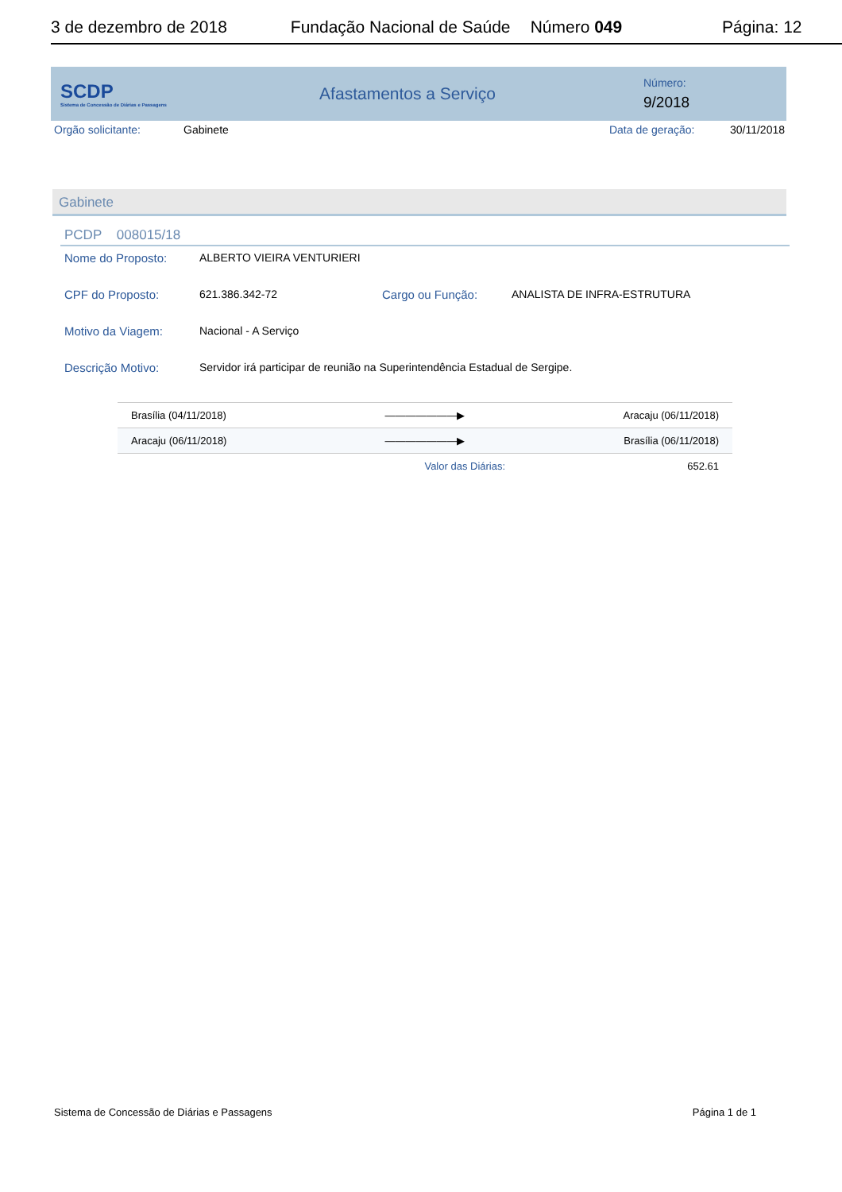3 de dezembro de 2018 Fundação Nacional de Saúde Número 049 Página: 12
SCDP
Sistema de Concessão de Diárias e Passagens
Afastamentos a Serviço
Número:
9/2018
Orgão solicitante: Gabinete Data de geração: 30/11/2018
Gabinete
PCDP 008015/18
Nome do Proposto: ALBERTO VIEIRA VENTURIERI
CPF do Proposto: 621.386.342-72 Cargo ou Função: ANALISTA DE INFRA-ESTRUTURA
Motivo da Viagem: Nacional - A Serviço
Descrição Motivo: Servidor irá participar de reunião na Superintendência Estadual de Sergipe.
| Brasília (04/11/2018) | ———————▶ | Aracaju (06/11/2018) |
| Aracaju (06/11/2018) | ———————▶ | Brasília (06/11/2018) |
| | Valor das Diárias: | 652.61 |
Sistema de Concessão de Diárias e Passagens Página 1 de 1